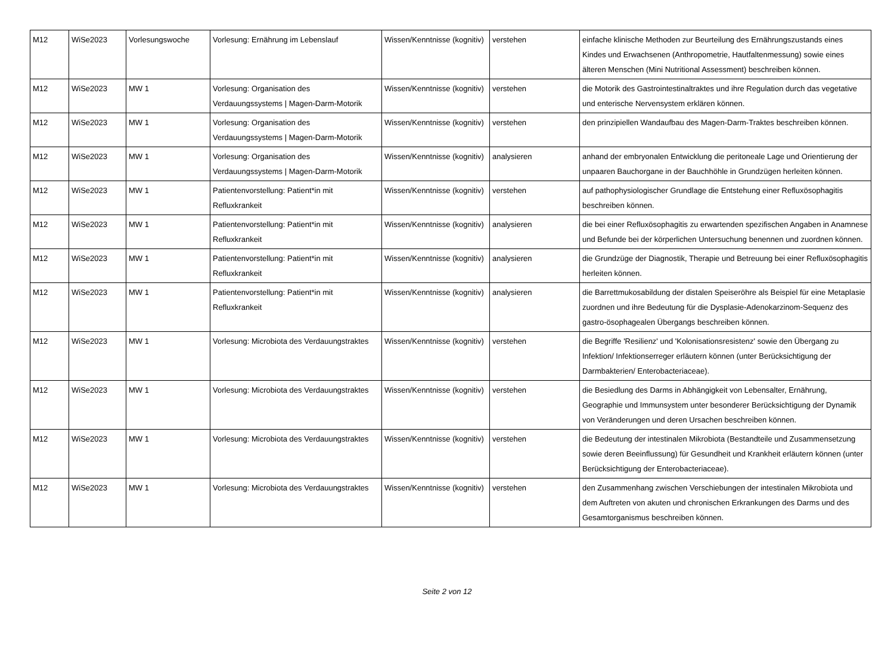| M12 | WiSe2023 | Vorlesungswoche | Vorlesung: Ernährung im Lebenslauf | Wissen/Kenntnisse (kognitiv) | verstehen | einfache klinische Methoden zur Beurteilung des Ernährungszustands eines Kindes und Erwachsenen (Anthropometrie, Hautfaltenmessung) sowie eines älteren Menschen (Mini Nutritional Assessment) beschreiben können. |
| M12 | WiSe2023 | MW 1 | Vorlesung: Organisation des Verdauungssystems / Magen-Darm-Motorik | Wissen/Kenntnisse (kognitiv) | verstehen | die Motorik des Gastrointestinaltraktes und ihre Regulation durch das vegetative und enterische Nervensystem erklären können. |
| M12 | WiSe2023 | MW 1 | Vorlesung: Organisation des Verdauungssystems / Magen-Darm-Motorik | Wissen/Kenntnisse (kognitiv) | verstehen | den prinzipiellen Wandaufbau des Magen-Darm-Traktes beschreiben können. |
| M12 | WiSe2023 | MW 1 | Vorlesung: Organisation des Verdauungssystems / Magen-Darm-Motorik | Wissen/Kenntnisse (kognitiv) | analysieren | anhand der embryonalen Entwicklung die peritoneale Lage und Orientierung der unpaaren Bauchorgane in der Bauchhöhle in Grundzügen herleiten können. |
| M12 | WiSe2023 | MW 1 | Patientenvorstellung: Patient*in mit Refluxkrankeit | Wissen/Kenntnisse (kognitiv) | verstehen | auf pathophysiologischer Grundlage die Entstehung einer Refluxösophagitis beschreiben können. |
| M12 | WiSe2023 | MW 1 | Patientenvorstellung: Patient*in mit Refluxkrankeit | Wissen/Kenntnisse (kognitiv) | analysieren | die bei einer Refluxösophagitis zu erwartenden spezifischen Angaben in Anamnese und Befunde bei der körperlichen Untersuchung benennen und zuordnen können. |
| M12 | WiSe2023 | MW 1 | Patientenvorstellung: Patient*in mit Refluxkrankeit | Wissen/Kenntnisse (kognitiv) | analysieren | die Grundzüge der Diagnostik, Therapie und Betreuung bei einer Refluxösophagitis herleiten können. |
| M12 | WiSe2023 | MW 1 | Patientenvorstellung: Patient*in mit Refluxkrankeit | Wissen/Kenntnisse (kognitiv) | analysieren | die Barrettmukosabildung der distalen Speiseröhre als Beispiel für eine Metaplasie zuordnen und ihre Bedeutung für die Dysplasie-Adenokarzinom-Sequenz des gastro-ösophagealen Übergangs beschreiben können. |
| M12 | WiSe2023 | MW 1 | Vorlesung: Microbiota des Verdauungstraktes | Wissen/Kenntnisse (kognitiv) | verstehen | die Begriffe 'Resilienz' und 'Kolonisationsresistenz' sowie den Übergang zu Infektion/ Infektionserreger erläutern können (unter Berücksichtigung der Darmbakterien/ Enterobacteriaceae). |
| M12 | WiSe2023 | MW 1 | Vorlesung: Microbiota des Verdauungstraktes | Wissen/Kenntnisse (kognitiv) | verstehen | die Besiedlung des Darms in Abhängigkeit von Lebensalter, Ernährung, Geographie und Immunsystem unter besonderer Berücksichtigung der Dynamik von Veränderungen und deren Ursachen beschreiben können. |
| M12 | WiSe2023 | MW 1 | Vorlesung: Microbiota des Verdauungstraktes | Wissen/Kenntnisse (kognitiv) | verstehen | die Bedeutung der intestinalen Mikrobiota (Bestandteile und Zusammensetzung sowie deren Beeinflussung) für Gesundheit und Krankheit erläutern können (unter Berücksichtigung der Enterobacteriaceae). |
| M12 | WiSe2023 | MW 1 | Vorlesung: Microbiota des Verdauungstraktes | Wissen/Kenntnisse (kognitiv) | verstehen | den Zusammenhang zwischen Verschiebungen der intestinalen Mikrobiota und dem Auftreten von akuten und chronischen Erkrankungen des Darms und des Gesamtorganismus beschreiben können. |
Seite 2 von 12